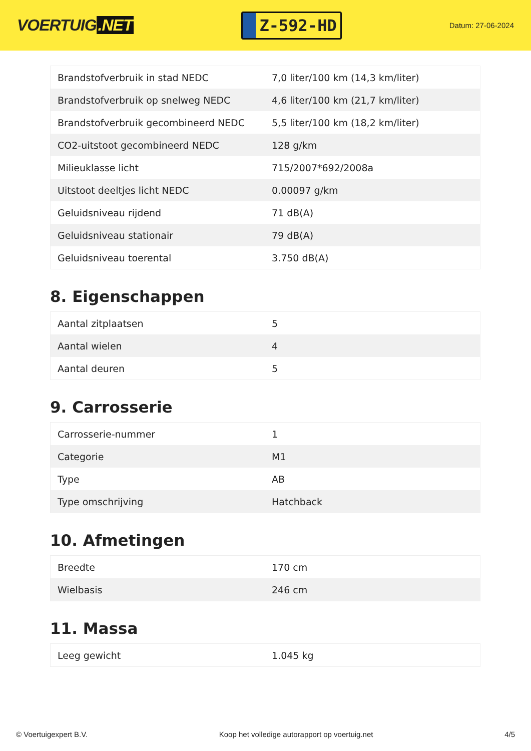VOERTUIG.NET
Z-592-HD
Datum: 27-06-2024
| Brandstofverbruik in stad NEDC | 7,0 liter/100 km (14,3 km/liter) |
| Brandstofverbruik op snelweg NEDC | 4,6 liter/100 km (21,7 km/liter) |
| Brandstofverbruik gecombineerd NEDC | 5,5 liter/100 km (18,2 km/liter) |
| CO2-uitstoot gecombineerd NEDC | 128 g/km |
| Milieuklasse licht | 715/2007*692/2008a |
| Uitstoot deeltjes licht NEDC | 0.00097 g/km |
| Geluidsniveau rijdend | 71 dB(A) |
| Geluidsniveau stationair | 79 dB(A) |
| Geluidsniveau toerental | 3.750 dB(A) |
8. Eigenschappen
| Aantal zitplaatsen | 5 |
| Aantal wielen | 4 |
| Aantal deuren | 5 |
9. Carrosserie
| Carrosserie-nummer | 1 |
| Categorie | M1 |
| Type | AB |
| Type omschrijving | Hatchback |
10. Afmetingen
| Breedte | 170 cm |
| Wielbasis | 246 cm |
11. Massa
| Leeg gewicht | 1.045 kg |
© Voertuigexpert B.V. Koop het volledige autorapport op voertuig.net 4/5